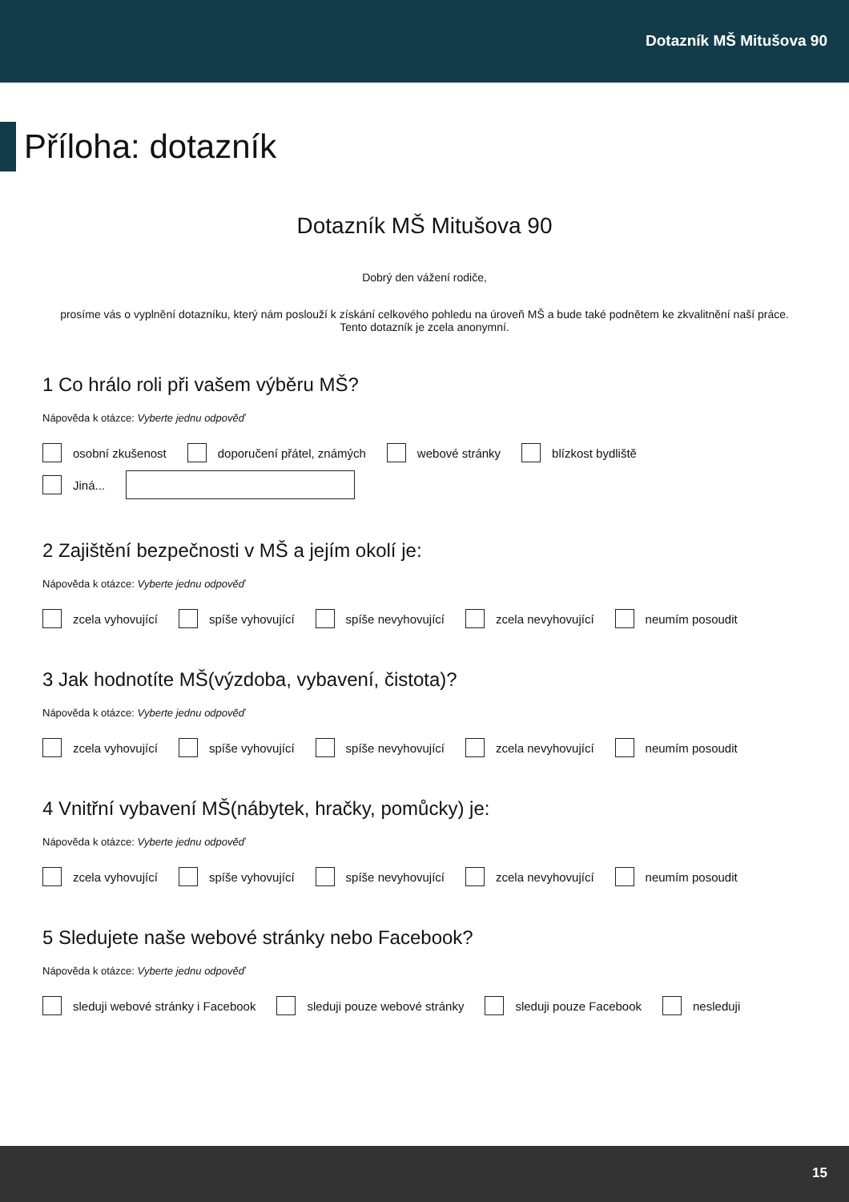Dotazník MŠ Mitušova 90
Příloha: dotazník
Dotazník MŠ Mitušova 90
Dobrý den vážení rodiče,
prosíme vás o vyplnění dotazníku, který nám poslouží k získání celkového pohledu na úroveň MŠ a bude také podnětem ke zkvalitnění naší práce.
Tento dotazník je zcela anonymní.
1 Co hrálo roli při vašem výběru MŠ?
Nápověda k otázce: Vyberte jednu odpověď
osobní zkušenost doporučení přátel, známých webové stránky blízkost bydliště
Jiná...
2 Zajištění bezpečnosti v MŠ a jejím okolí je:
Nápověda k otázce: Vyberte jednu odpověď
zcela vyhovující spíše vyhovující spíše nevyhovující zcela nevyhovující neumím posoudit
3 Jak hodnotíte MŠ(výzdoba, vybavení, čistota)?
Nápověda k otázce: Vyberte jednu odpověď
zcela vyhovující spíše vyhovující spíše nevyhovující zcela nevyhovující neumím posoudit
4 Vnitřní vybavení MŠ(nábytek, hračky, pomůcky) je:
Nápověda k otázce: Vyberte jednu odpověď
zcela vyhovující spíše vyhovující spíše nevyhovující zcela nevyhovující neumím posoudit
5 Sledujete naše webové stránky nebo Facebook?
Nápověda k otázce: Vyberte jednu odpověď
sleduji webové stránky i Facebook sleduji pouze webové stránky sleduji pouze Facebook nesleduji
15